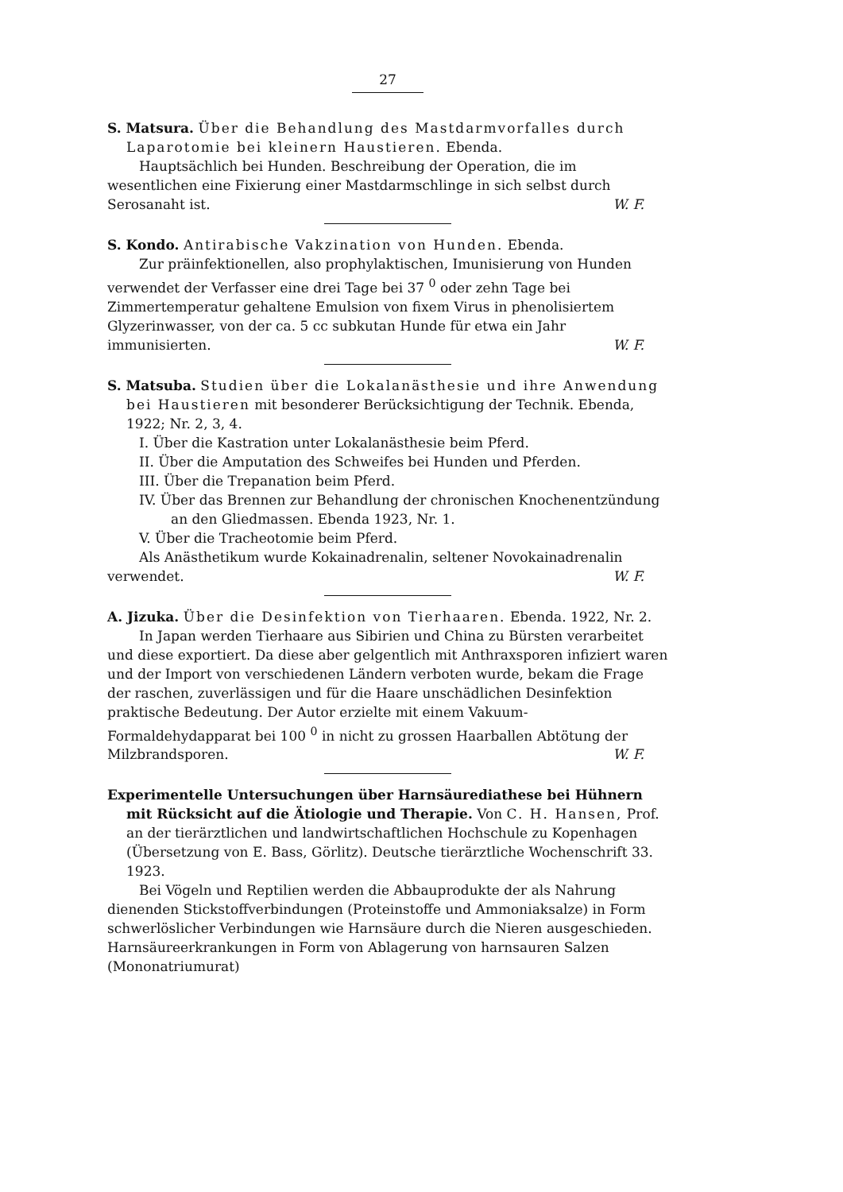27
S. Matsura. Über die Behandlung des Mastdarmvorfalles durch Laparotomie bei kleinern Haustieren. Ebenda.
Hauptsächlich bei Hunden. Beschreibung der Operation, die im wesentlichen eine Fixierung einer Mastdarmschlinge in sich selbst durch Serosanaht ist.
W. F.
S. Kondo. Antirabische Vakzination von Hunden. Ebenda.
Zur präinfektionellen, also prophylaktischen, Imunisierung von Hunden verwendet der Verfasser eine drei Tage bei 37 <sup>0</sup> oder zehn Tage bei Zimmertemperatur gehaltene Emulsion von fixem Virus in phenolisiertem Glyzerinwasser, von der ca. 5 cc subkutan Hunde für etwa ein Jahr immunisierten.
W. F.
S. Matsuba. Studien über die Lokalanästhesie und ihre Anwendung bei Haustieren mit besonderer Berücksichtigung der Technik. Ebenda, 1922; Nr. 2, 3, 4.
I. Über die Kastration unter Lokalanästhesie beim Pferd.
II. Über die Amputation des Schweifes bei Hunden und Pferden.
III. Über die Trepanation beim Pferd.
IV. Über das Brennen zur Behandlung der chronischen Knochenentzündung an den Gliedmassen. Ebenda 1923, Nr. 1.
V. Über die Tracheotomie beim Pferd.
Als Anästhetikum wurde Kokainadrenalin, seltener Novokainadrenalin verwendet.
W. F.
A. Jizuka. Über die Desinfektion von Tierhaaren. Ebenda. 1922, Nr. 2.
In Japan werden Tierhaare aus Sibirien und China zu Bürsten verarbeitet und diese exportiert. Da diese aber gelgentlich mit Anthraxsporen infiziert waren und der Import von verschiedenen Ländern verboten wurde, bekam die Frage der raschen, zuverlässigen und für die Haare unschädlichen Desinfektion praktische Bedeutung. Der Autor erzielte mit einem Vakuum-Formaldehydapparat bei 100 <sup>0</sup> in nicht zu grossen Haarballen Abtötung der Milzbrandsporen.
W. F.
Experimentelle Untersuchungen über Harnsäurediathese bei Hühnern mit Rücksicht auf die Ätiologie und Therapie. Von C. H. Hansen, Prof. an der tierärztlichen und landwirtschaftlichen Hochschule zu Kopenhagen (Übersetzung von E. Bass, Görlitz). Deutsche tierärztliche Wochenschrift 33. 1923.
Bei Vögeln und Reptilien werden die Abbauprodukte der als Nahrung dienenden Stickstoffverbindungen (Proteinstoffe und Ammoniaksalze) in Form schwerlöslicher Verbindungen wie Harnsäure durch die Nieren ausgeschieden. Harnsäureerkrankungen in Form von Ablagerung von harnsauren Salzen (Mononatriumurat)